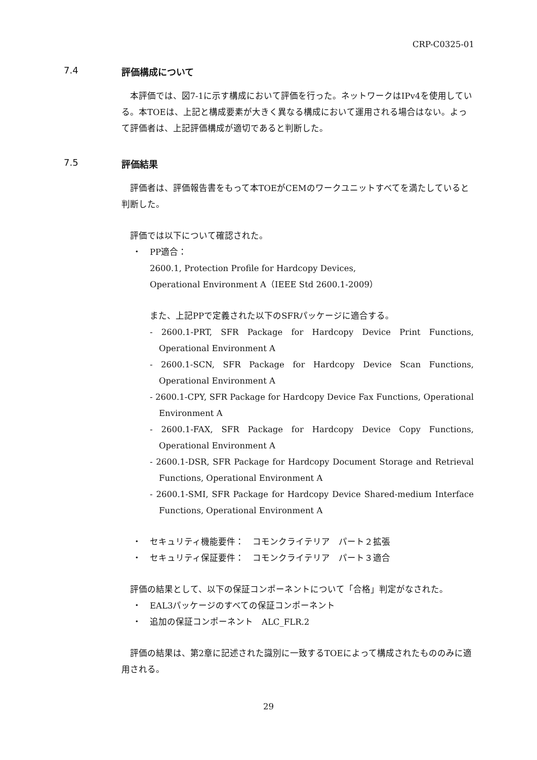CRP-C0325-01
7.4 評価構成について
本評価では、図7-1に示す構成において評価を行った。ネットワークはIPv4を使用している。本TOEは、上記と構成要素が大きく異なる構成において運用される場合はない。よって評価者は、上記評価構成が適切であると判断した。
7.5 評価結果
評価者は、評価報告書をもって本TOEがCEMのワークユニットすべてを満たしていると判断した。
評価では以下について確認された。
・ PP適合：
2600.1, Protection Profile for Hardcopy Devices,
Operational Environment A（IEEE Std 2600.1-2009）
また、上記PPで定義された以下のSFRパッケージに適合する。
- 2600.1-PRT, SFR Package for Hardcopy Device Print Functions, Operational Environment A
- 2600.1-SCN, SFR Package for Hardcopy Device Scan Functions, Operational Environment A
- 2600.1-CPY, SFR Package for Hardcopy Device Fax Functions, Operational Environment A
- 2600.1-FAX, SFR Package for Hardcopy Device Copy Functions, Operational Environment A
- 2600.1-DSR, SFR Package for Hardcopy Document Storage and Retrieval Functions, Operational Environment A
- 2600.1-SMI, SFR Package for Hardcopy Device Shared-medium Interface Functions, Operational Environment A
・ セキュリティ機能要件：　コモンクライテリア　パート２拡張
・ セキュリティ保証要件：　コモンクライテリア　パート３適合
評価の結果として、以下の保証コンポーネントについて「合格」判定がなされた。
・ EAL3パッケージのすべての保証コンポーネント
・ 追加の保証コンポーネント　ALC_FLR.2
評価の結果は、第2章に記述された識別に一致するTOEによって構成されたもののみに適用される。
29